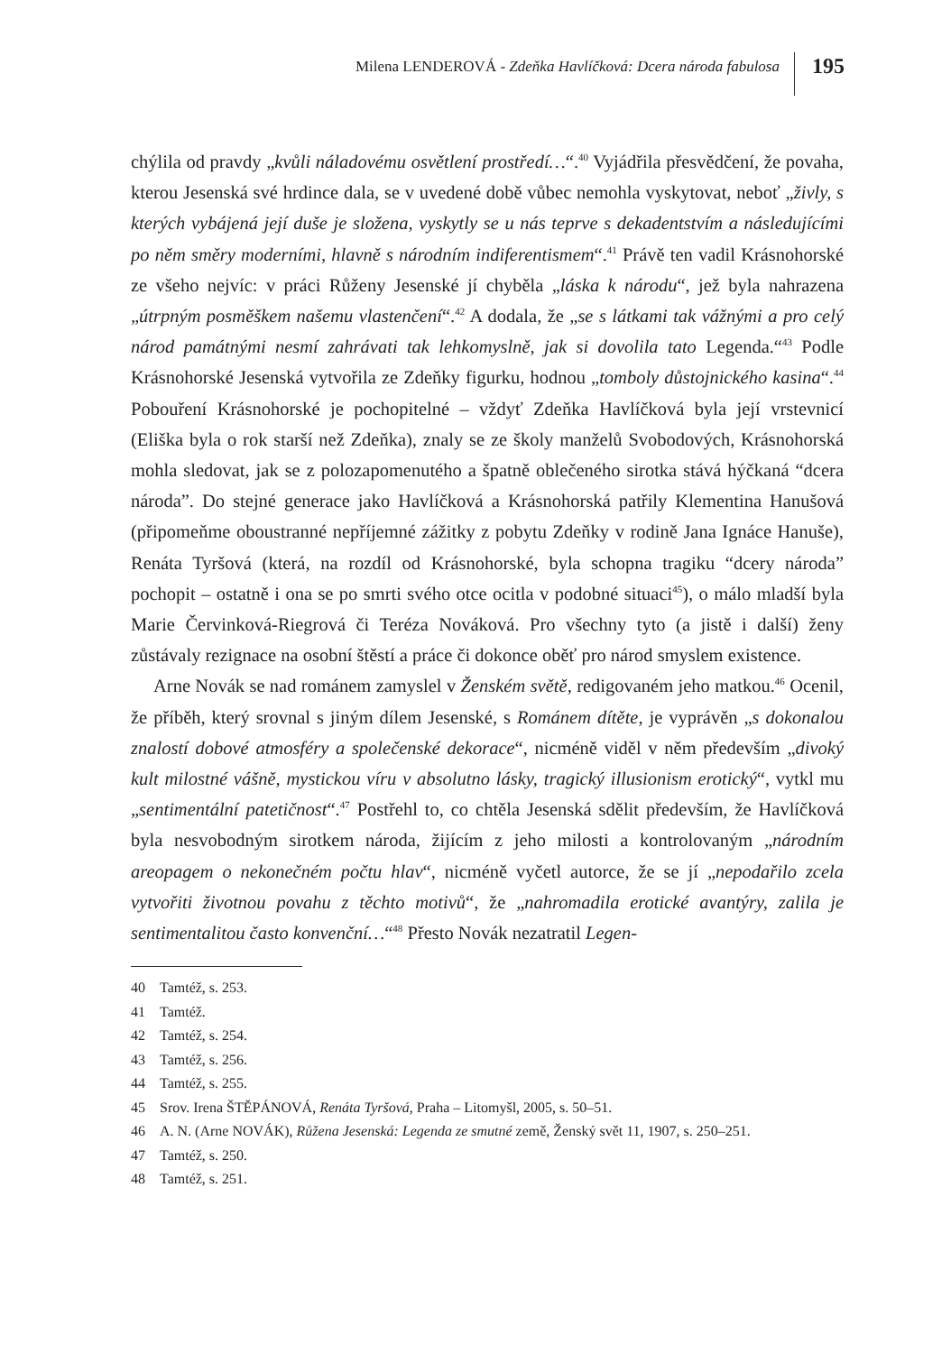Milena LENDEROVÁ - Zdeňka Havlíčková: Dcera národa fabulosa
195
chýlila od pravdy „kvůli náladovému osvětlení prostředí…“.<sup>40</sup> Vyjádřila přesvědčení, že povaha, kterou Jesenská své hrdince dala, se v uvedené době vůbec nemohla vyskytovat, neboť „živly, s kterých vybájená její duše je složena, vyskytly se u nás teprve s dekadentstvím a následujícími po něm směry moderními, hlavně s národním indiferentismem“.<sup>41</sup> Právě ten vadil Krásnohorské ze všeho nejvíc: v práci Růženy Jesenské jí chyběla „láska k národu“, jež byla nahrazena „útrpným posměškem našemu vlastenčení“.<sup>42</sup> A dodala, že „se s látkami tak vážnými a pro celý národ památnými nesmí zahrávati tak lehkomyslně, jak si dovolila tato Legenda.“<sup>43</sup> Podle Krásnohorské Jesenská vytvořila ze Zdeňky figurku, hodnou „tomboly důstojnického kasina“.<sup>44</sup> Pobouření Krásnohorské je pochopitelné – vždyť Zdeňka Havlíčková byla její vrstevnicí (Eliška byla o rok starší než Zdeňka), znaly se ze školy manželů Svobodových, Krásnohorská mohla sledovat, jak se z polozapomenutého a špatně oblečeného sirotka stává hýčkaná “dcera národa”. Do stejné generace jako Havlíčková a Krásnohorská patřily Klementina Hanušová (připomeňme oboustranné nepříjemné zážitky z pobytu Zdeňky v rodině Jana Ignáce Hanuše), Renáta Tyršová (která, na rozdíl od Krásnohorské, byla schopna tragiku “dcery národa” pochopit – ostatně i ona se po smrti svého otce ocitla v podobné situaci<sup>45</sup>), o málo mladší byla Marie Červinková-Riegrová či Teréza Nováková. Pro všechny tyto (a jistě i další) ženy zůstávaly rezignace na osobní štěstí a práce či dokonce oběť pro národ smyslem existence.
Arne Novák se nad románem zamyslel v Ženském světě, redigovaném jeho matkou.<sup>46</sup> Ocenil, že příběh, který srovnal s jiným dílem Jesenské, s Románem dítěte, je vyprávěn „s dokonalou znalostí dobové atmosféry a společenské dekorace“, nicméně viděl v něm především „divoký kult milostné vášně, mystickou víru v absolutno lásky, tragický illusionism erotický“, vytkl mu „sentimentální patetičnost“.<sup>47</sup> Postřehl to, co chtěla Jesenská sdělit především, že Havlíčková byla nesvobodným sirotkem národa, žijícím z jeho milosti a kontrolovaným „národním areopagem o nekonečném počtu hlav“, nicméně vyčetl autorce, že se jí „nepodařilo zcela vytvořiti životnou povahu z těchto motivů“, že „nahromadila erotické avantýry, zalila je sentimentalitou často konvenční…“<sup>48</sup> Přesto Novák nezatratil Legen-
40 Tamtéž, s. 253.
41 Tamtéž.
42 Tamtéž, s. 254.
43 Tamtéž, s. 256.
44 Tamtéž, s. 255.
45 Srov. Irena ŠTĚPÁNOVÁ, Renáta Tyršová, Praha – Litomyšl, 2005, s. 50–51.
46 A. N. (Arne NOVÁK), Růžena Jesenská: Legenda ze smutné země, Ženský svět 11, 1907, s. 250–251.
47 Tamtéž, s. 250.
48 Tamtéž, s. 251.